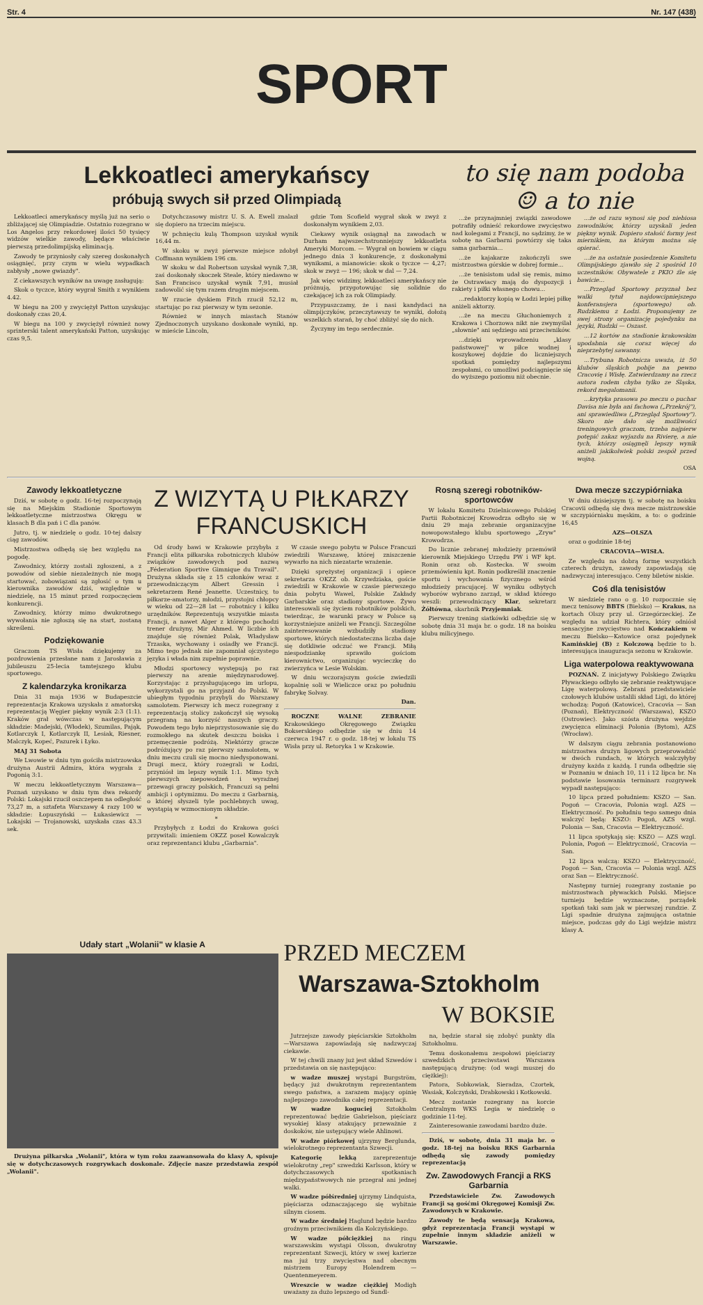Str. 4 Nr. 147 (438)
SPORT
Lekkoatleci amerykańscy
próbują swych sił przed Olimpiadą
Lekkoatleci amerykańscy myślą już na serio o zbliżającej się Olimpiadzie. Ostatnio rozegrano w Los Angelos przy rekordowej ilości 50 tysięcy widzów wielkie zawody, będące właściwie pierwszą przedolimpijską eliminacją.
Zawody te przyniosły cały szereg doskonałych osiągnięć, przy czym w wielu wypadkach zabłysły „nowe gwiazdy".
Z ciekawszych wyników na uwagę zasługują:
Skok o tyczce, który wygrał Smith z wynikiem 4.42.
W biegu na 200 y zwyciężył Patton uzyskując doskonały czas 20,4.
W biegu na 100 y zwyciężył również nowy sprinterski talent amerykański Patton, uzyskując czas 9,5.
Dotychczasowy mistrz U. S. A. Ewell znalazł się dopiero na trzecim miejscu.
W pchnięciu kulą Thompson uzyskał wynik 16,44 m.
W skoku w zwyż pierwsze miejsce zdobył Coffmann wynikiem 196 cm.
W skoku w dal Robertson uzyskał wynik 7,38, zaś doskonały skoczek Steale, który niedawno w San Francisco uzyskał wynik 7,91, musiał zadowolić się tym razem drugim miejscem.
W rzucie dyskiem Fitch rzucił 52,12 m, startując po raz pierwszy w tym sezonie.
Również w innych miastach Stanów Zjednoczonych uzyskano doskonałe wyniki, np. w mieście Lincoln,
gdzie Tom Scofield wygrał skok w zwyż z doskonałym wynikiem 2,03.
Ciekawy wynik osiągnął na zawodach w Durham najwszechstronniejszy lekkoatleta Ameryki Morcom. — Wygrał on bowiem w ciągu jednego dnia 3 konkurencje, z doskonałymi wynikami, a mianowicie: skok o tyczce — 4,27; skok w zwyż — 196; skok w dal — 7,24.
Jak więc widzimy, lekkoatleci amerykańscy nie próżnują, przygotowując się solidnie do czekającej ich za rok Olimpiady.
Przypuszczamy, że i nasi kandydaci na olimpijczyków, przeczytawszy te wyniki, dołożą wszelkich starań, by choć zbliżyć się do nich.
Życzymy im tego serdecznie.
to się nam podoba ☺ a to nie
...że przynajmniej związki zawodowe potrafiły odnieść rekordowe zwycięstwo nad kolegami z Francji, no sądzimy, że w sobotę na Garbarni powtórzy się taka sama garbarnia...
...że kajakarze zakończyli swe mistrzostwa górskie w dobrej formie...
...że tenisistom udał się remis, mimo że Ostrawiacy mają do dyspozycji i rakiety i piłki własnego chowu...
...redaktorzy kopią w Łodzi lepiej piłkę aniżeli aktorzy.
...że na meczu Głuchoniemych z Krakowa i Chorzowa nikt nie zwymyślał „słownie" ani sędziego ani przeciwników.
...dzięki wprowadzeniu „klasy państwowej" w piłce wodnej i koszykowej dojdzie do liczniejszych spotkań pomiędzy najlepszymi zespołami, co umożliwi podciągnięcie się do wyższego poziomu niż obecnie.
...że od razu wynosi się pod niebiosa zawodników, którzy uzyskali jeden piękny wynik. Dopiero stałość formy jest miernikiem, na którym można się opierać.
...że na ostatnie posiedzenie Komitetu Olimpijskiego zjawiło się 2 spośród 10 uczestników. Obywatele z PKIO źle się bawicie...
...Przegląd Sportowy przyznał bez walki tytuł najdowcipniejszego konferansjera (sportowego) ob. Rudzkiemu z Łodzi. Proponujemy ze swej strony organizację pojedynku na języki, Rudzki — Oszast.
...12 kortów na stadionie krakowskim upodabnia się coraz więcej do nieprzebytej sawanny.
...Trybuna Robotnicza uważa, iż 50 klubów śląskich pobije na pewno Cracovię i Wisłę. Zatwierdzamy na rzecz autora rodem chyba tylko ze Śląska, rekord megalomanii.
...krytyka prasowa po meczu o puchar Davisa nie była ani fachowa („Przekrój"), ani sprawiedliwa („Przegląd Sportowy"). Skoro nie dało się możliwości treningowych graczom, trzeba najpierw potępić zakaz wyjazdu na Rivierę, a nie tych, którzy osiągnęli lepszy wynik aniżeli jakikolwiek polski zespół przed wojną.
OSA
Zawody lekkoatletyczne
Dziś, w sobotę o godz. 16-tej rozpoczynają się na Miejskim Stadionie Sportowym lekkoatletyczne mistrzostwa Okręgu w klasach B dla pań i C dla panów.
Jutro, tj. w niedzielę o godz. 10-tej dalszy ciąg zawodów.
Mistrzostwa odbędą się bez względu na pogodę.
Zawodnicy, którzy zostali zgłoszeni, a z powodów od siebie niezależnych nie mogą startować, zobowiązani są zgłosić o tym u kierownika zawodów dziś, względnie w niedzielę, na 15 minut przed rozpoczęciem konkurencji.
Zawodnicy, którzy mimo dwukrotnego wywołania nie zgłoszą się na start, zostaną skreśleni.
Podziękowanie
Graczom TS Wisła dziękujemy za pozdrowienia przesłane nam z Jarosławia z jubileuszu 25-lecia tamtejszego klubu sportowego.
Z kalendarzyka kronikarza
Dnia 31 maja 1936 w Budapeszcie reprezentacja Krakowa uzyskała z amatorską reprezentacją Węgier piękny wynik 2:3 (1:1). Kraków grał wówczas w następującym składzie: Madejski, (Włodek), Szumilas, Pająk, Kotlarczyk I, Kotlarczyk II, Lesiak, Riesner, Malczyk, Kopeć, Pazurek i Łyko.
MAJ 31 Sobota
We Lwowie w dniu tym gościła mistrzowska drużyna Austrii Admira, która wygrała z Pogonią 3:1.
W meczu lekkoatletycznym Warszawa—Poznań uzyskano w dniu tym dwa rekordy Polski: Lokajski rzucił oszczepem na odległość 73,27 m, a sztafeta Warszawy 4 razy 100 w składzie: Łopuszyński — Łukasiewicz — Lokajski — Trojanowski, uzyskała czas 43.3 sek.
Z WIZYTĄ U PIŁKARZY FRANCUSKICH
Od środy bawi w Krakowie przybyła z Francji elita piłkarska robotniczych klubów związków zawodowych pod nazwą „Féderation Sportive Gimnique du Travail". Drużyna składa się z 15 członków wraz z przewodniczącym Albert Gressin i sekretarzem René Jeanette. Uczestnicy, to piłkarze-amatorzy, młodzi, przystojni chłopcy w wieku od 22—28 lat — robotnicy i kilku urzędników. Reprezentują wszystkie miasta Francji, a nawet Alger z którego pochodzi trener drużyny, Mir Ahmed. W liczbie ich znajduje się również Polak, Władysław Trzaska, wychowany i osiadły we Francji. Mimo tego jednak nie zapomniał ojczystego języka i włada nim zupełnie poprawnie.
Młodzi sportowcy występują po raz pierwszy na arenie międzynarodowej. Korzystając z przysługującego im urlopu, wykorzystali go na przyjazd do Polski. W ubiegłym tygodniu przybyli do Warszawy samolotem. Pierwszy ich mecz rozegrany z reprezentacją stolicy zakończył się wysoką przegraną na korzyść naszych graczy. Powodem tego było nieprzystosowanie się do rozmokłego na skutek deszczu boiska i przemęczenie podróżą. Niektórzy gracze podróżujący po raz pierwszy samolotem, w dniu meczu czuli się mocno niedysponowani. Drugi mecz, który rozegrali w Łodzi, przyniósł im lepszy wynik 1:1. Mimo tych pierwszych niepowodzeń i wyraźnej przewagi graczy polskich, Francuzi są pełni ambicji i optymizmu. Do meczu z Garbarnią, o której słyszeli tyle pochlebnych uwag, wystąpią w wzmocnionym składzie.
*
Przybyłych z Łodzi do Krakowa gości przywitali: imieniem OKZZ poseł Kowalczyk oraz reprezentanci klubu „Garbarnia".
W czasie swego pobytu w Polsce Francuzi zwiedzili Warszawę, której zniszczenie wywarło na nich niezatarte wrażenie.
Dzięki sprężystej organizacji i opiece sekretarza OKZZ ob. Krzywdziaka, goście zwiedzili w Krakowie w czasie pierwszego dnia pobytu Wawel, Polskie Zakłady Garbarskie oraz stadiony sportowe. Żywo interesowali się życiem robotników polskich, twierdząc, że warunki pracy w Polsce są korzystniejsze aniżeli we Francji. Szczególne zainteresowanie wzbudziły stadiony sportowe, których niedostateczna liczba daje się dotkliwie odczuć we Francji. Miłą niespodziankę sprawiło gościom kierownictwo, organizując wycieczkę do zwierzyńca w Lesie Wolskim.
W dniu wczorajszym goście zwiedzili kopalnię soli w Wieliczce oraz po południu fabrykę Solvay.
Dan.
ROCZNE WALNE ZEBRANIE Krakowskiego Okręgowego Związku Bokserskiego odbędzie się w dniu 14 czerwca 1947 r. o godz. 18-tej w lokalu TS Wisła przy ul. Retoryka 1 w Krakowie.
Rosną szeregi robotników-sportowców
W lokalu Komitetu Dzielnicowego Polskiej Partii Robotniczej Krowodrza odbyło się w dniu 29 maja zebranie organizacyjne nowopowstałego klubu sportowego „Zryw" Krowodrza.
Do licznie zebranej młodzieży przemówił kierownik Miejskiego Urzędu PW i WF kpt. Ronin oraz ob. Kostecka. W swoim przemówieniu kpt. Ronin podkreślił znaczenie sportu i wychowania fizycznego wśród młodzieży pracującej. W wyniku odbytych wyborów wybrano zarząd, w skład którego weszli: przewodniczący Klar, sekretarz Żółtówna, skarbnik Przyjemniak.
Pierwszy trening siatkówki odbędzie się w sobotę dnia 31 maja br. o godz. 18 na boisku klubu milicyjnego.
Dwa mecze szczypiórniaka
W dniu dzisiejszym tj. w sobotę na boisku Cracovii odbędą się dwa mecze mistrzowskie w szczypiórniaku męskim, a to: o godzinie 16,45
AZS—OLSZA
oraz o godzinie 18-tej
CRACOVIA—WISŁA.
Ze względu na dobrą formę wszystkich czterech drużyn, zawody zapowiadają się nadzwyczaj interesująco. Ceny biletów niskie.
Coś dla tenisistów
W niedzielę rano o g. 10 rozpocznie się mecz tenisowy BBTS (Bielsko) — Krakus, na kortach Olszy przy ul. Grzegórzeckiej. Ze względu na udział Richtera, który odniósł sensacyjne zwycięstwo nad Kończakiem w meczu Bielsko—Katowice oraz pojedynek Kamińskiej (B) z Kolczową będzie to b. interesująca inauguracja sezonu w Krakowie.
Liga waterpolowa reaktywowana
POZNAŃ. Z inicjatywy Polskiego Związku Pływackiego odbyło się zebranie reaktywujące Ligę waterpolową. Zebrani przedstawiciele czołowych klubów ustalili skład Ligi, do której wchodzą: Pogoń (Katowice), Cracovia — San (Poznań), Elektryczność (Warszawa), KSZO (Ostrowiec). Jako szósta drużyna wejdzie zwycięzca eliminacji Polonia (Bytom), AZS (Wrocław).
W dalszym ciągu zebrania postanowiono mistrzostwa drużyn ligowych przeprowadzić w dwóch rundach, w których walczyłyby drużyny każda z każdą. I runda odbędzie się w Poznaniu w dniach 10, 11 i 12 lipca br. Na podstawie losowania terminarz rozgrywek wypadł następująco:
10 lipca przed południem: KSZO — San. Pogoń — Cracovia, Polonia wzgl. AZS — Elektryczność. Po południu tego samego dnia walczyć będą: KSZO: Pogoń, AZS wzgl. Polonia — San, Cracovia — Elektryczność.
11 lipca spotykają się: KSZO — AZS wzgl. Polonia, Pogoń — Elektryczność, Cracovia — San.
12 lipca walczą: KSZO — Elektryczność, Pogoń — San, Cracovia — Polonia wzgl. AZS oraz San — Elektryczność.
Następny turniej rozegrany zostanie po mistrzostwach pływackich Polski. Miejsce turnieju będzie wyznaczone, porządek spotkań taki sam jak w pierwszej rundzie. Z Ligi spadnie drużyna zajmująca ostatnie miejsce, podczas gdy do Ligi wejdzie mistrz klasy A.
Udały start „Wolanii" w klasie A
Drużyna piłkarska „Wolanii", która w tym roku zaawansowała do klasy A, spisuje się w dotychczasowych rozgrywkach doskonale. Zdjęcie nasze przedstawia zespół „Wolanii".
PRZED MECZEM
Warszawa-Sztokholm
W BOKSIE
Jutrzejsze zawody pięściarskie Sztokholm—Warszawa zapowiadają się nadzwyczaj ciekawie.
W tej chwili znany już jest skład Szwedów i przedstawia on się następująco:
w wadze muszej wystąpi Burgström, będący już dwukrotnym reprezentantem swego państwa, a zarazem mający opinię najlepszego zawodnika całej reprezentacji.
W wadze koguciej Sztokholm reprezentować będzie Gabrielson, pięściarz wysokiej klasy atakujący przeważnie z doskoków, nie ustępujący wiele Ahlinowi.
W wadze piórkowej ujrzymy Berglunda, wielokrotnego reprezentanta Szwecji.
Kategorię lekką zareprezentuje wielokrotny „rep" szwedzki Karlsson, który w dotychczasowych spotkaniach międzypaństwowych nie przegrał ani jednej walki.
W wadze półśredniej ujrzymy Lindquista, pięściarza odznaczającego się wybitnie silnym ciosem.
W wadze średniej Haglund będzie bardzo groźnym przeciwnikiem dla Kolczyńskiego.
W wadze półciężkiej na ringu warszawskim wystąpi Olsson, dwukrotny reprezentant Szwecji, który w swej karierze ma już trzy zwycięstwa nad obecnym mistrzem Europy Holendrem — Quentenmeyerem.
Wreszcie w wadze ciężkiej Modigh uważany za dużo lepszego od Sundl-
na, będzie starał się zdobyć punkty dla Sztokholmu.
Temu doskonałemu zespołowi pięściarzy szwedzkich przeciwstawi Warszawa następującą drużynę: (od wagi muszej do ciężkiej):
Patora, Sobkowiak, Sieradza, Czortek, Wasiak, Kolczyński, Drabkowski i Kotkowski.
Mecz zostanie rozegrany na korcie Centralnym WKS Legia w niedzielę o godzinie 11-tej.
Zainteresowanie zawodami bardzo duże.
Dziś, w sobotę, dnia 31 maja br. o godz. 18-tej na boisku RKS Garbarnia odbędą się zawody pomiędzy reprezentacją
Zw. Zawodowych Francji a RKS Garbarnia
Przedstawiciele Zw. Zawodowych Francji są gośćmi Okręgowej Komisji Zw. Zawodowych w Krakowie.
Zawody te będą sensacją Krakowa, gdyż reprezentacja Francji wystąpi w zupełnie innym składzie aniżeli w Warszawie.